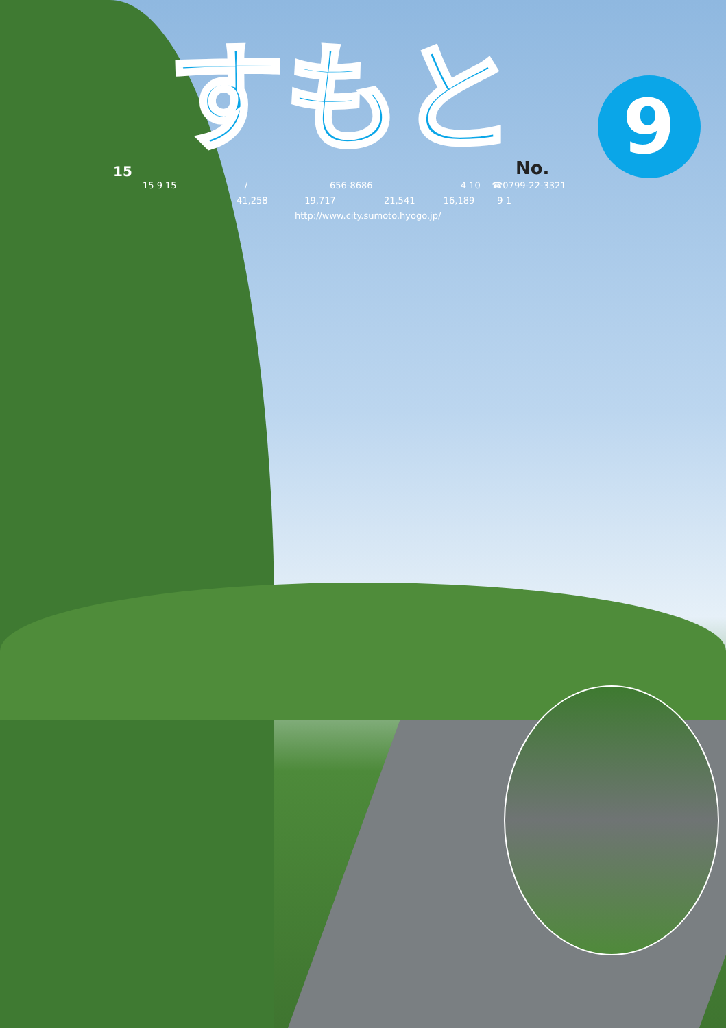15
すもと
No. 9
15 9 15 / 656-8686 4 10 ☎0799-22-3321
41,258 19,717 21,541 16,189 9 1
http://www.city.sumoto.hyogo.jp/